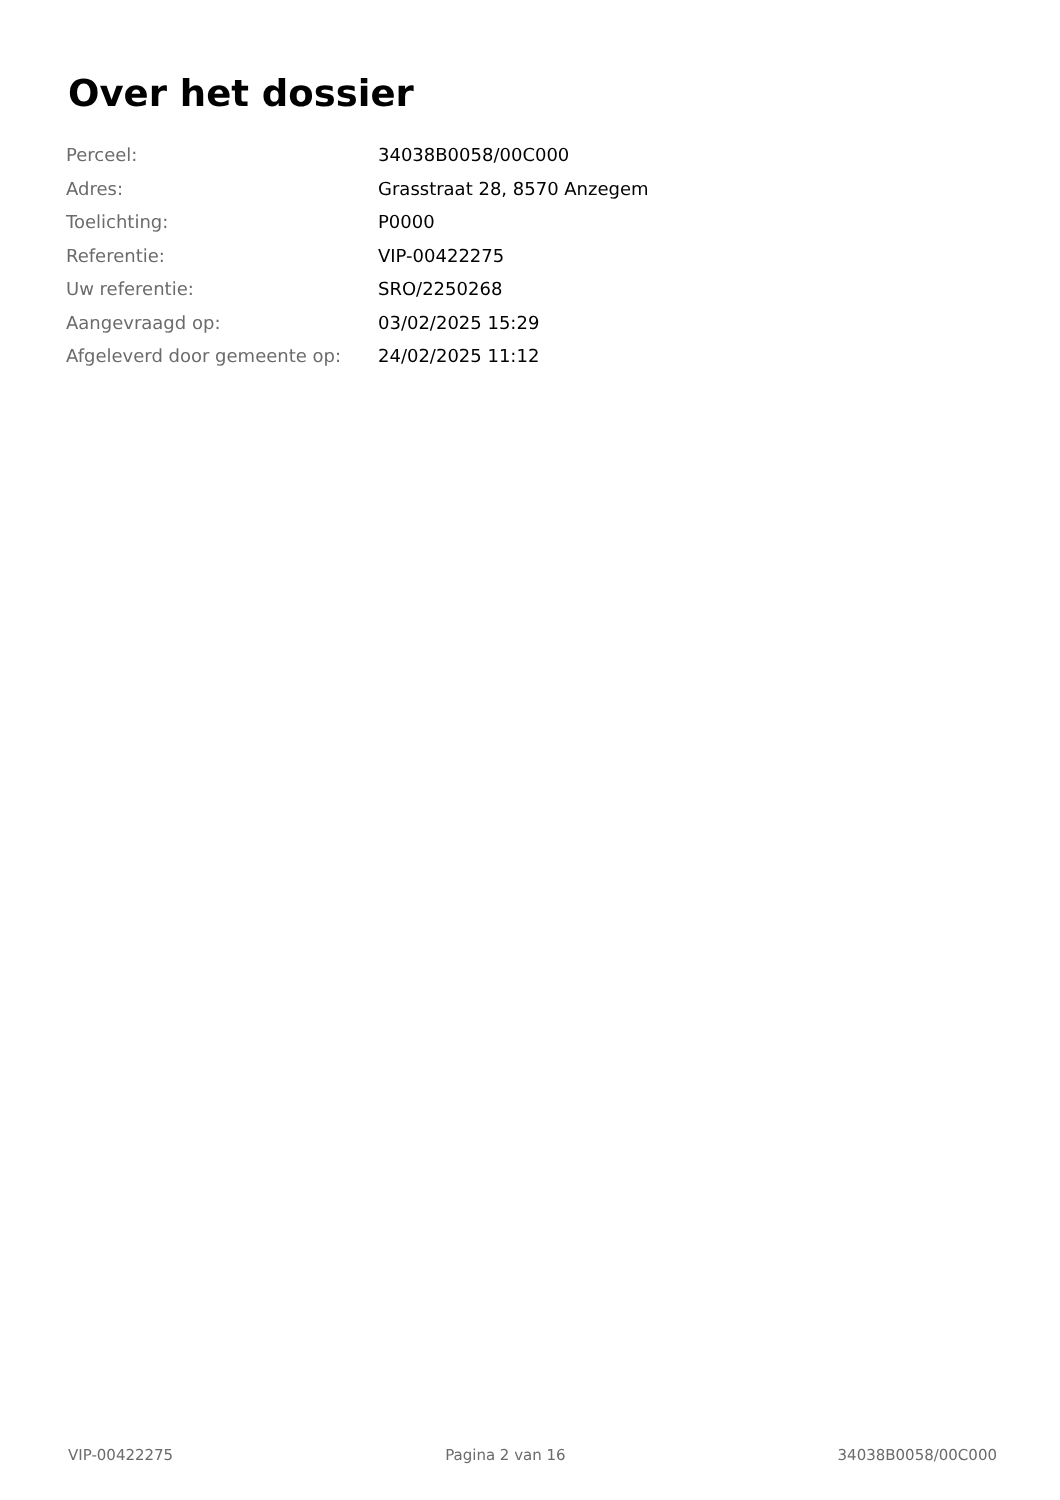Over het dossier
| Perceel: | 34038B0058/00C000 |
| Adres: | Grasstraat 28, 8570 Anzegem |
| Toelichting: | P0000 |
| Referentie: | VIP-00422275 |
| Uw referentie: | SRO/2250268 |
| Aangevraagd op: | 03/02/2025 15:29 |
| Afgeleverd door gemeente op: | 24/02/2025 11:12 |
VIP-00422275 Pagina 2 van 16 34038B0058/00C000